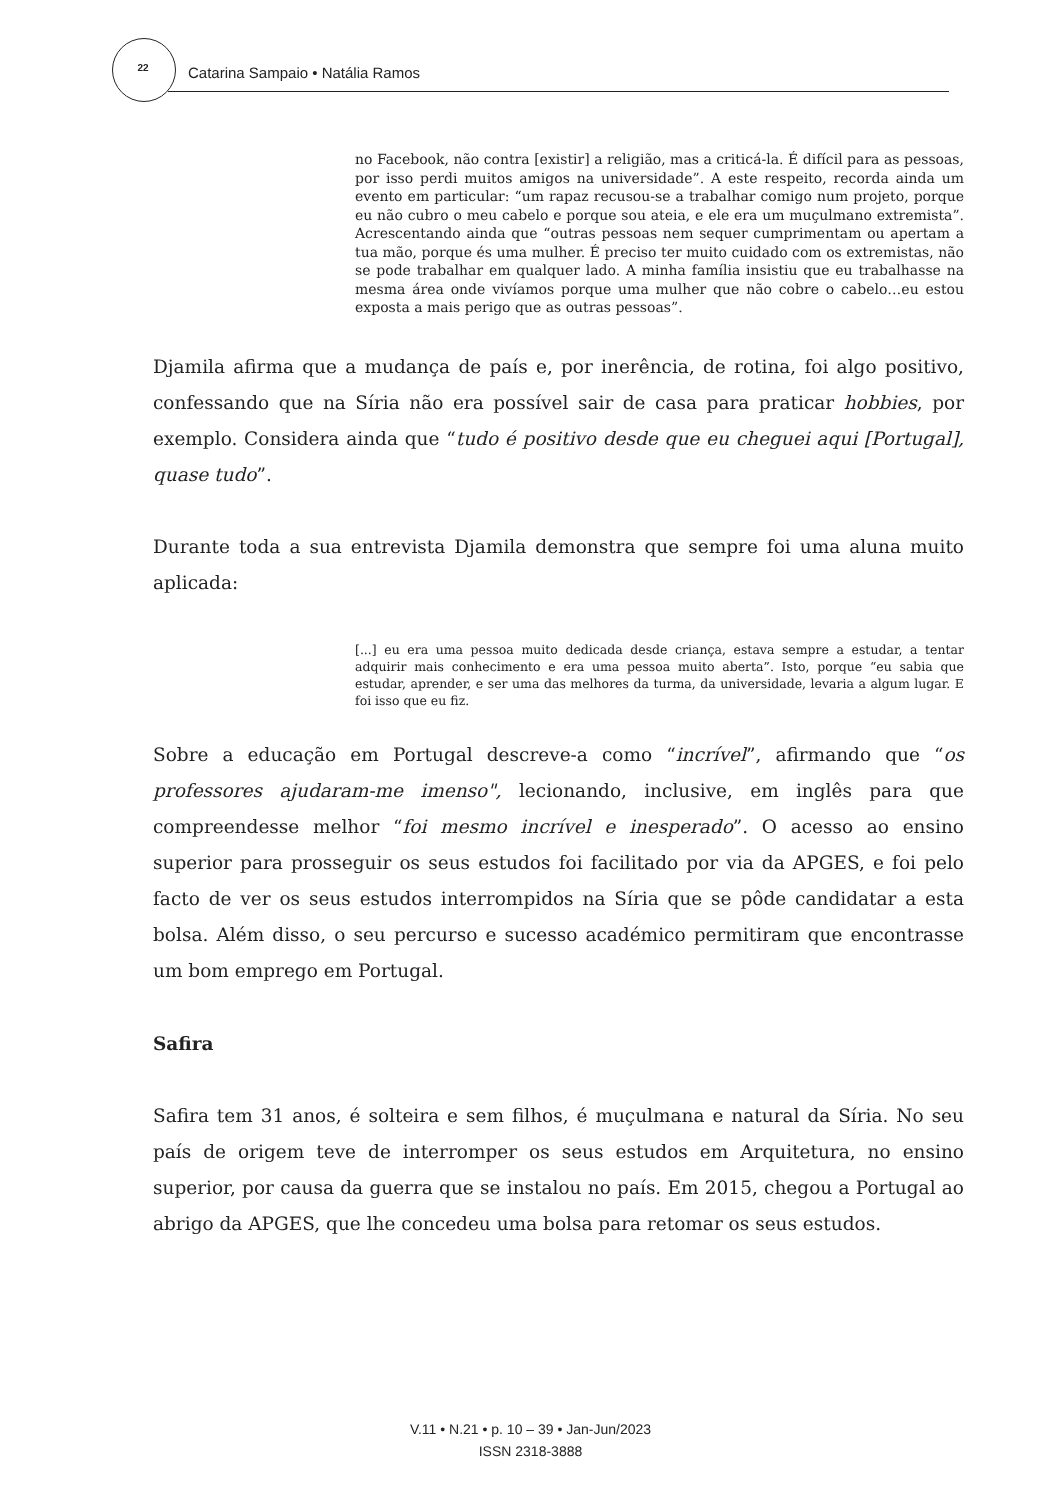22 Catarina Sampaio • Natália Ramos
no Facebook, não contra [existir] a religião, mas a criticá-la. É difícil para as pessoas, por isso perdi muitos amigos na universidade”. A este respeito, recorda ainda um evento em particular: “um rapaz recusou-se a trabalhar comigo num projeto, porque eu não cubro o meu cabelo e porque sou ateia, e ele era um muçulmano extremista”. Acrescentando ainda que “outras pessoas nem sequer cumprimentam ou apertam a tua mão, porque és uma mulher. É preciso ter muito cuidado com os extremistas, não se pode trabalhar em qualquer lado. A minha família insistiu que eu trabalhasse na mesma área onde vivíamos porque uma mulher que não cobre o cabelo…eu estou exposta a mais perigo que as outras pessoas”.
Djamila afirma que a mudança de país e, por inerência, de rotina, foi algo positivo, confessando que na Síria não era possível sair de casa para praticar hobbies, por exemplo. Considera ainda que “tudo é positivo desde que eu cheguei aqui [Portugal], quase tudo”.
Durante toda a sua entrevista Djamila demonstra que sempre foi uma aluna muito aplicada:
[...] eu era uma pessoa muito dedicada desde criança, estava sempre a estudar, a tentar adquirir mais conhecimento e era uma pessoa muito aberta”. Isto, porque “eu sabia que estudar, aprender, e ser uma das melhores da turma, da universidade, levaria a algum lugar. E foi isso que eu fiz.
Sobre a educação em Portugal descreve-a como “incrível”, afirmando que “os professores ajudaram-me imenso", lecionando, inclusive, em inglês para que compreendesse melhor “foi mesmo incrível e inesperado”. O acesso ao ensino superior para prosseguir os seus estudos foi facilitado por via da APGES, e foi pelo facto de ver os seus estudos interrompidos na Síria que se pôde candidatar a esta bolsa. Além disso, o seu percurso e sucesso académico permitiram que encontrasse um bom emprego em Portugal.
Safira
Safira tem 31 anos, é solteira e sem filhos, é muçulmana e natural da Síria. No seu país de origem teve de interromper os seus estudos em Arquitetura, no ensino superior, por causa da guerra que se instalou no país. Em 2015, chegou a Portugal ao abrigo da APGES, que lhe concedeu uma bolsa para retomar os seus estudos.
V.11 • N.21 • p. 10 – 39 • Jan-Jun/2023
ISSN 2318-3888